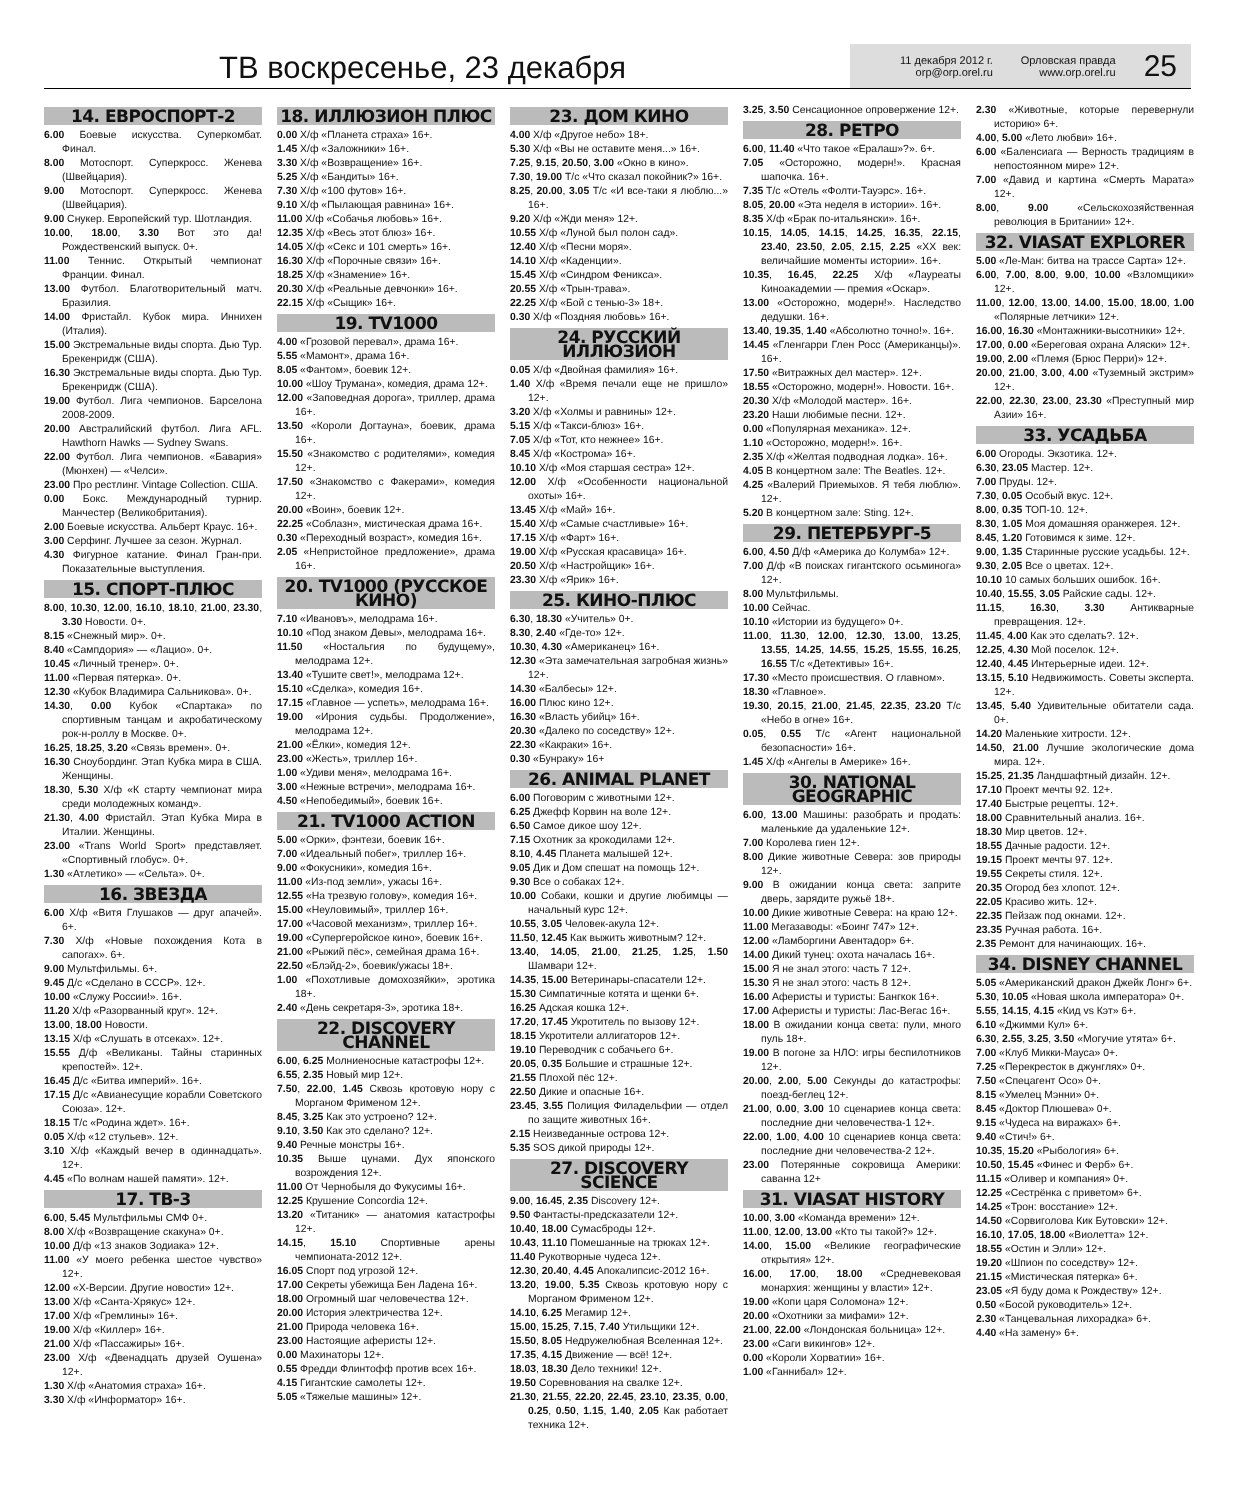ТВ воскресенье, 23 декабря
11 декабря 2012 г.
orp@orp.orel.ru
Орловская правда
www.orp.orel.ru
25
14. ЕВРОСПОРТ-2
6.00 Боевые искусства. Суперкомбат. Финал.
8.00 Мотоспорт. Суперкросс. Женева (Швейцария).
9.00 Мотоспорт. Суперкросс. Женева (Швейцария).
9.00 Снукер. Европейский тур. Шотландия.
10.00, 18.00, 3.30 Вот это да! Рождественский выпуск. 0+.
11.00 Теннис. Открытый чемпионат Франции. Финал.
13.00 Футбол. Благотворительный матч. Бразилия.
14.00 Фристайл. Кубок мира. Иннихен (Италия).
15.00 Экстремальные виды спорта. Дью Тур. Брекенридж (США).
16.30 Экстремальные виды спорта. Дью Тур. Брекенридж (США).
19.00 Футбол. Лига чемпионов. Барселона 2008-2009.
20.00 Австралийский футбол. Лига AFL. Hawthorn Hawks — Sydney Swans.
22.00 Футбол. Лига чемпионов. «Бавария» (Мюнхен) — «Челси».
23.00 Про рестлинг. Vintage Collection. США.
0.00 Бокс. Международный турнир. Манчестер (Великобритания).
2.00 Боевые искусства. Альберт Краус. 16+.
3.00 Серфинг. Лучшее за сезон. Журнал.
4.30 Фигурное катание. Финал Гран-при. Показательные выступления.
15. СПОРТ-ПЛЮС
8.00, 10.30, 12.00, 16.10, 18.10, 21.00, 23.30, 3.30 Новости. 0+.
8.15 «Снежный мир». 0+.
8.40 «Сампдория» — «Лацио». 0+.
10.45 «Личный тренер». 0+.
11.00 «Первая пятерка». 0+.
12.30 «Кубок Владимира Сальникова». 0+.
14.30, 0.00 Кубок «Спартака» по спортивным танцам и акробатическому рок-н-роллу в Москве. 0+.
16.25, 18.25, 3.20 «Связь времен». 0+.
16.30 Сноубординг. Этап Кубка мира в США. Женщины.
18.30, 5.30 Х/ф «К старту чемпионат мира среди молодежных команд».
21.30, 4.00 Фристайл. Этап Кубка Мира в Италии. Женщины.
23.00 «Trans World Sport» представляет. «Спортивный глобус». 0+.
1.30 «Атлетико» — «Сельта». 0+.
16. ЗВЕЗДА
6.00 Х/ф «Витя Глушаков — друг апачей». 6+.
7.30 Х/ф «Новые похождения Кота в сапогах». 6+.
9.00 Мультфильмы. 6+.
9.45 Д/с «Сделано в СССР». 12+.
10.00 «Служу России!». 16+.
11.20 Х/ф «Разорванный круг». 12+.
13.00, 18.00 Новости.
13.15 Х/ф «Слушать в отсеках». 12+.
15.55 Д/ф «Великаны. Тайны старинных крепостей». 12+.
16.45 Д/с «Битва империй». 16+.
17.15 Д/с «Авианесущие корабли Советского Союза». 12+.
18.15 Т/с «Родина ждет». 16+.
0.05 Х/ф «12 стульев». 12+.
3.10 Х/ф «Каждый вечер в одиннадцать». 12+.
4.45 «По волнам нашей памяти». 12+.
17. ТВ-3
6.00, 5.45 Мультфильмы СМФ 0+.
8.00 Х/ф «Возвращение скакуна» 0+.
10.00 Д/ф «13 знаков Зодиака» 12+.
11.00 «У моего ребенка шестое чувство» 12+.
12.00 «Х-Версии. Другие новости» 12+.
13.00 Х/ф «Санта-Хрякус» 12+.
17.00 Х/ф «Гремлины» 16+.
19.00 Х/ф «Киллер» 16+.
21.00 Х/ф «Пассажиры» 16+.
23.00 Х/ф «Двенадцать друзей Оушена» 12+.
1.30 Х/ф «Анатомия страха» 16+.
3.30 Х/ф «Информатор» 16+.
18. ИЛЛЮЗИОН ПЛЮС
0.00 Х/ф «Планета страха» 16+.
1.45 Х/ф «Заложники» 16+.
3.30 Х/ф «Возвращение» 16+.
5.25 Х/ф «Бандиты» 16+.
7.30 Х/ф «100 футов» 16+.
9.10 Х/ф «Пылающая равнина» 16+.
11.00 Х/ф «Собачья любовь» 16+.
12.35 Х/ф «Весь этот блюз» 16+.
14.05 Х/ф «Секс и 101 смерть» 16+.
16.30 Х/ф «Порочные связи» 16+.
18.25 Х/ф «Знамение» 16+.
20.30 Х/ф «Реальные девчонки» 16+.
22.15 Х/ф «Сыщик» 16+.
19. TV1000
4.00 «Грозовой перевал», драма 16+.
5.55 «Мамонт», драма 16+.
8.05 «Фантом», боевик 12+.
10.00 «Шоу Трумана», комедия, драма 12+.
12.00 «Заповедная дорога», триллер, драма 16+.
13.50 «Короли Догтауна», боевик, драма 16+.
15.50 «Знакомство с родителями», комедия 12+.
17.50 «Знакомство с Факерами», комедия 12+.
20.00 «Воин», боевик 12+.
22.25 «Соблазн», мистическая драма 16+.
0.30 «Переходный возраст», комедия 16+.
2.05 «Непристойное предложение», драма 16+.
20. TV1000 (РУССКОЕ КИНО)
7.10 «Ивановъ», мелодрама 16+.
10.10 «Под знаком Девы», мелодрама 16+.
11.50 «Ностальгия по будущему», мелодрама 12+.
13.40 «Тушите свет!», мелодрама 12+.
15.10 «Сделка», комедия 16+.
17.15 «Главное — успеть», мелодрама 16+.
19.00 «Ирония судьбы. Продолжение», мелодрама 12+.
21.00 «Ёлки», комедия 12+.
23.00 «Жесть», триллер 16+.
1.00 «Удиви меня», мелодрама 16+.
3.00 «Нежные встречи», мелодрама 16+.
4.50 «Непобедимый», боевик 16+.
21. TV1000 ACTION
5.00 «Орки», фэнтези, боевик 16+.
7.00 «Идеальный побег», триллер 16+.
9.00 «Фокусники», комедия 16+.
11.00 «Из-под земли», ужасы 16+.
12.55 «На трезвую голову», комедия 16+.
15.00 «Неуловимый», триллер 16+.
17.00 «Часовой механизм», триллер 16+.
19.00 «Супергеройское кино», боевик 16+.
21.00 «Рыжий пёс», семейная драма 16+.
22.50 «Блэйд-2», боевик/ужасы 18+.
1.00 «Похотливые домохозяйки», эротика 18+.
2.40 «День секретаря-3», эротика 18+.
22. DISCOVERY CHANNEL
6.00, 6.25 Молниеносные катастрофы 12+.
6.55, 2.35 Новый мир 12+.
7.50, 22.00, 1.45 Сквозь кротовую нору с Морганом Фрименом 12+.
8.45, 3.25 Как это устроено? 12+.
9.10, 3.50 Как это сделано? 12+.
9.40 Речные монстры 16+.
10.35 Выше цунами. Дух японского возрождения 12+.
11.00 От Чернобыля до Фукусимы 16+.
12.25 Крушение Concordia 12+.
13.20 «Титаник» — анатомия катастрофы 12+.
14.15, 15.10 Спортивные арены чемпионата-2012 12+.
16.05 Спорт под угрозой 12+.
17.00 Секреты убежища Бен Ладена 16+.
18.00 Огромный шаг человечества 12+.
20.00 История электричества 12+.
21.00 Природа человека 16+.
23.00 Настоящие аферисты 12+.
0.00 Махинаторы 12+.
0.55 Фредди Флинтофф против всех 16+.
4.15 Гигантские самолеты 12+.
5.05 «Тяжелые машины» 12+.
23. ДОМ КИНО
4.00 Х/ф «Другое небо» 18+.
5.30 Х/ф «Вы не оставите меня...» 16+.
7.25, 9.15, 20.50, 3.00 «Окно в кино».
7.30, 19.00 Т/с «Что сказал покойник?» 16+.
8.25, 20.00, 3.05 Т/с «И все-таки я люблю...» 16+.
9.20 Х/ф «Жди меня» 12+.
10.55 Х/ф «Луной был полон сад».
12.40 Х/ф «Песни моря».
14.10 Х/ф «Каденции».
15.45 Х/ф «Синдром Феникса».
20.55 Х/ф «Трын-трава».
22.25 Х/ф «Бой с тенью-3» 18+.
0.30 Х/ф «Поздняя любовь» 16+.
24. РУССКИЙ ИЛЛЮЗИОН
0.05 Х/ф «Двойная фамилия» 16+.
1.40 Х/ф «Время печали еще не пришло» 12+.
3.20 Х/ф «Холмы и равнины» 12+.
5.15 Х/ф «Такси-блюз» 16+.
7.05 Х/ф «Тот, кто нежнее» 16+.
8.45 Х/ф «Кострома» 16+.
10.10 Х/ф «Моя старшая сестра» 12+.
12.00 Х/ф «Особенности национальной охоты» 16+.
13.45 Х/ф «Май» 16+.
15.40 Х/ф «Самые счастливые» 16+.
17.15 Х/ф «Фарт» 16+.
19.00 Х/ф «Русская красавица» 16+.
20.50 Х/ф «Настройщик» 16+.
23.30 Х/ф «Ярик» 16+.
25. КИНО-ПЛЮС
6.30, 18.30 «Учитель» 0+.
8.30, 2.40 «Где-то» 12+.
10.30, 4.30 «Американец» 16+.
12.30 «Эта замечательная загробная жизнь» 12+.
14.30 «Балбесы» 12+.
16.00 Плюс кино 12+.
16.30 «Власть убийц» 16+.
20.30 «Далеко по соседству» 12+.
22.30 «Какраки» 16+.
0.30 «Бунраку» 16+
26. ANIMAL PLANET
6.00 Поговорим с животными 12+.
6.25 Джефф Корвин на воле 12+.
6.50 Самое дикое шоу 12+.
7.15 Охотник за крокодилами 12+.
8.10, 4.45 Планета малышей 12+.
9.05 Дик и Дом спешат на помощь 12+.
9.30 Все о собаках 12+.
10.00 Собаки, кошки и другие любимцы — начальный курс 12+.
10.55, 3.05 Человек-акула 12+.
11.50, 12.45 Как выжить животным? 12+.
13.40, 14.05, 21.00, 21.25, 1.25, 1.50 Шамвари 12+.
14.35, 15.00 Ветеринары-спасатели 12+.
15.30 Симпатичные котята и щенки 6+.
16.25 Адская кошка 12+.
17.20, 17.45 Укротитель по вызову 12+.
18.15 Укротители аллигаторов 12+.
19.10 Переводчик с собачьего 6+.
20.05, 0.35 Большие и страшные 12+.
21.55 Плохой пёс 12+.
22.50 Дикие и опасные 16+.
23.45, 3.55 Полиция Филадельфии — отдел по защите животных 16+.
2.15 Неизведанные острова 12+.
5.35 SOS дикой природы 12+.
27. DISCOVERY SCIENCE
9.00, 16.45, 2.35 Discovery 12+.
9.50 Фантасты-предсказатели 12+.
10.40, 18.00 Сумасброды 12+.
10.43, 11.10 Помешанные на трюках 12+.
11.40 Рукотворные чудеса 12+.
12.30, 20.40, 4.45 Апокалипсис-2012 16+.
13.20, 19.00, 5.35 Сквозь кротовую нору с Морганом Фрименом 12+.
14.10, 6.25 Мегамир 12+.
15.00, 15.25, 7.15, 7.40 Утильщики 12+.
15.50, 8.05 Недружелюбная Вселенная 12+.
17.35, 4.15 Движение — всё! 12+.
18.03, 18.30 Дело техники! 12+.
19.50 Соревнования на свалке 12+.
21.30, 21.55, 22.20, 22.45, 23.10, 23.35, 0.00, 0.25, 0.50, 1.15, 1.40, 2.05 Как работает техника 12+.
3.25, 3.50 Сенсационное опровержение 12+.
28. РЕТРО
6.00, 11.40 «Что такое «Ералаш»?». 6+.
7.05 «Осторожно, модерн!». Красная шапочка. 16+.
7.35 Т/с «Отель «Фолти-Тауэрс». 16+.
8.05, 20.00 «Эта неделя в истории». 16+.
8.35 Х/ф «Брак по-итальянски». 16+.
10.15, 14.05, 14.15, 14.25, 16.35, 22.15, 23.40, 23.50, 2.05, 2.15, 2.25 «XX век: величайшие моменты истории». 16+.
10.35, 16.45, 22.25 Х/ф «Лауреаты Киноакадемии — премия «Оскар».
13.00 «Осторожно, модерн!». Наследство дедушки. 16+.
13.40, 19.35, 1.40 «Абсолютно точно!». 16+.
14.45 «Гленгарри Глен Росс (Американцы)». 16+.
17.50 «Витражных дел мастер». 12+.
18.55 «Осторожно, модерн!». Новости. 16+.
20.30 Х/ф «Молодой мастер». 16+.
23.20 Наши любимые песни. 12+.
0.00 «Популярная механика». 12+.
1.10 «Осторожно, модерн!». 16+.
2.35 Х/ф «Желтая подводная лодка». 16+.
4.05 В концертном зале: The Beatles. 12+.
4.25 «Валерий Приемыхов. Я тебя люблю». 12+.
5.20 В концертном зале: Sting. 12+.
29. ПЕТЕРБУРГ-5
6.00, 4.50 Д/ф «Америка до Колумба» 12+.
7.00 Д/ф «В поисках гигантского осьминога» 12+.
8.00 Мультфильмы.
10.00 Сейчас.
10.10 «Истории из будущего» 0+.
11.00, 11.30, 12.00, 12.30, 13.00, 13.25, 13.55, 14.25, 14.55, 15.25, 15.55, 16.25, 16.55 Т/с «Детективы» 16+.
17.30 «Место происшествия. О главном».
18.30 «Главное».
19.30, 20.15, 21.00, 21.45, 22.35, 23.20 Т/с «Небо в огне» 16+.
0.05, 0.55 Т/с «Агент национальной безопасности» 16+.
1.45 Х/ф «Ангелы в Америке» 16+.
30. NATIONAL GEOGRAPHIC
6.00, 13.00 Машины: разобрать и продать: маленькие да удаленькие 12+.
7.00 Королева гиен 12+.
8.00 Дикие животные Севера: зов природы 12+.
9.00 В ожидании конца света: заприте дверь, зарядите ружьё 18+.
10.00 Дикие животные Севера: на краю 12+.
11.00 Мегазаводы: «Боинг 747» 12+.
12.00 «Ламборгини Авентадор» 6+.
14.00 Дикий тунец: охота началась 16+.
15.00 Я не знал этого: часть 7 12+.
15.30 Я не знал этого: часть 8 12+.
16.00 Аферисты и туристы: Бангкок 16+.
17.00 Аферисты и туристы: Лас-Вегас 16+.
18.00 В ожидании конца света: пули, много пуль 18+.
19.00 В погоне за НЛО: игры беспилотников 12+.
20.00, 2.00, 5.00 Секунды до катастрофы: поезд-беглец 12+.
21.00, 0.00, 3.00 10 сценариев конца света: последние дни человечества-1 12+.
22.00, 1.00, 4.00 10 сценариев конца света: последние дни человечества-2 12+.
23.00 Потерянные сокровища Америки: саванна 12+
31. VIASAT HISTORY
10.00, 3.00 «Команда времени» 12+.
11.00, 12.00, 13.00 «Кто ты такой?» 12+.
14.00, 15.00 «Великие географические открытия» 12+.
16.00, 17.00, 18.00 «Средневековая монархия: женщины у власти» 12+.
19.00 «Копи царя Соломона» 12+.
20.00 «Охотники за мифами» 12+.
21.00, 22.00 «Лондонская больница» 12+.
23.00 «Саги викингов» 12+.
0.00 «Короли Хорватии» 16+.
1.00 «Ганнибал» 12+.
2.30 «Животные, которые перевернули историю» 6+.
4.00, 5.00 «Лето любви» 16+.
6.00 «Баленсиага — Верность традициям в непостоянном мире» 12+.
7.00 «Давид и картина «Смерть Марата» 12+.
8.00, 9.00 «Сельскохозяйственная революция в Британии» 12+.
32. VIASAT EXPLORER
5.00 «Ле-Ман: битва на трассе Сарта» 12+.
6.00, 7.00, 8.00, 9.00, 10.00 «Взломщики» 12+.
11.00, 12.00, 13.00, 14.00, 15.00, 18.00, 1.00 «Полярные летчики» 12+.
16.00, 16.30 «Монтажники-высотники» 12+.
17.00, 0.00 «Береговая охрана Аляски» 12+.
19.00, 2.00 «Племя (Брюс Перри)» 12+.
20.00, 21.00, 3.00, 4.00 «Туземный экстрим» 12+.
22.00, 22.30, 23.00, 23.30 «Преступный мир Азии» 16+.
33. УСАДЬБА
6.00 Огороды. Экзотика. 12+.
6.30, 23.05 Мастер. 12+.
7.00 Пруды. 12+.
7.30, 0.05 Особый вкус. 12+.
8.00, 0.35 ТОП-10. 12+.
8.30, 1.05 Моя домашняя оранжерея. 12+.
8.45, 1.20 Готовимся к зиме. 12+.
9.00, 1.35 Старинные русские усадьбы. 12+.
9.30, 2.05 Все о цветах. 12+.
10.10 10 самых больших ошибок. 16+.
10.40, 15.55, 3.05 Райские сады. 12+.
11.15, 16.30, 3.30 Антикварные превращения. 12+.
11.45, 4.00 Как это сделать?. 12+.
12.25, 4.30 Мой поселок. 12+.
12.40, 4.45 Интерьерные идеи. 12+.
13.15, 5.10 Недвижимость. Советы эксперта. 12+.
13.45, 5.40 Удивительные обитатели сада. 0+.
14.20 Маленькие хитрости. 12+.
14.50, 21.00 Лучшие экологические дома мира. 12+.
15.25, 21.35 Ландшафтный дизайн. 12+.
17.10 Проект мечты 92. 12+.
17.40 Быстрые рецепты. 12+.
18.00 Сравнительный анализ. 16+.
18.30 Мир цветов. 12+.
18.55 Дачные радости. 12+.
19.15 Проект мечты 97. 12+.
19.55 Секреты стиля. 12+.
20.35 Огород без хлопот. 12+.
22.05 Красиво жить. 12+.
22.35 Пейзаж под окнами. 12+.
23.35 Ручная работа. 16+.
2.35 Ремонт для начинающих. 16+.
34. DISNEY CHANNEL
5.05 «Американский дракон Джейк Лонг» 6+.
5.30, 10.05 «Новая школа императора» 0+.
5.55, 14.15, 4.15 «Кид vs Кэт» 6+.
6.10 «Джимми Кул» 6+.
6.30, 2.55, 3.25, 3.50 «Могучие утята» 6+.
7.00 «Клуб Микки-Мауса» 0+.
7.25 «Перекресток в джунглях» 0+.
7.50 «Спецагент Осо» 0+.
8.15 «Умелец Мэнни» 0+.
8.45 «Доктор Плюшева» 0+.
9.15 «Чудеса на виражах» 6+.
9.40 «Стич!» 6+.
10.35, 15.20 «Рыбология» 6+.
10.50, 15.45 «Финес и Ферб» 6+.
11.15 «Оливер и компания» 0+.
12.25 «Сестрёнка с приветом» 6+.
14.25 «Трон: восстание» 12+.
14.50 «Сорвиголова Кик Бутовски» 12+.
16.10, 17.05, 18.00 «Виолетта» 12+.
18.55 «Остин и Элли» 12+.
19.20 «Шпион по соседству» 12+.
21.15 «Мистическая пятерка» 6+.
23.05 «Я буду дома к Рождеству» 12+.
0.50 «Босой руководитель» 12+.
2.30 «Танцевальная лихорадка» 6+.
4.40 «На замену» 6+.